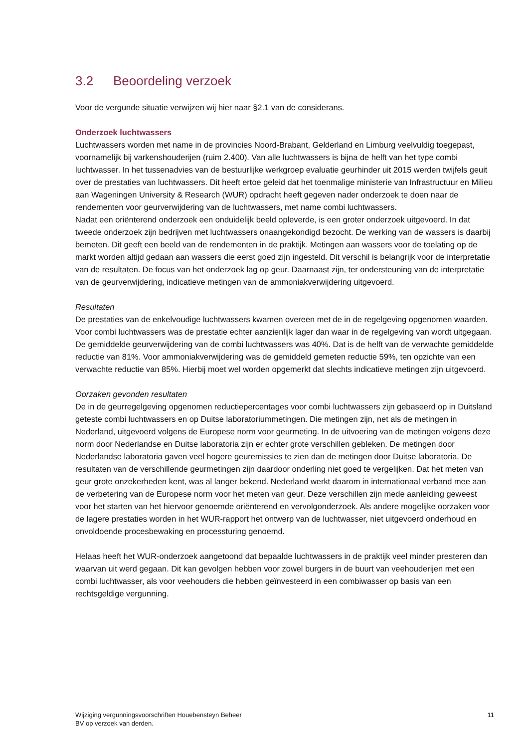3.2 Beoordeling verzoek
Voor de vergunde situatie verwijzen wij hier naar §2.1 van de considerans.
Onderzoek luchtwassers
Luchtwassers worden met name in de provincies Noord-Brabant, Gelderland en Limburg veelvuldig toegepast, voornamelijk bij varkenshouderijen (ruim 2.400). Van alle luchtwassers is bijna de helft van het type combi luchtwasser. In het tussenadvies van de bestuurlijke werkgroep evaluatie geurhinder uit 2015 werden twijfels geuit over de prestaties van luchtwassers. Dit heeft ertoe geleid dat het toenmalige ministerie van Infrastructuur en Milieu aan Wageningen University & Research (WUR) opdracht heeft gegeven nader onderzoek te doen naar de rendementen voor geurverwijdering van de luchtwassers, met name combi luchtwassers.
Nadat een oriënterend onderzoek een onduidelijk beeld opleverde, is een groter onderzoek uitgevoerd. In dat tweede onderzoek zijn bedrijven met luchtwassers onaangekondigd bezocht. De werking van de wassers is daarbij bemeten. Dit geeft een beeld van de rendementen in de praktijk. Metingen aan wassers voor de toelating op de markt worden altijd gedaan aan wassers die eerst goed zijn ingesteld. Dit verschil is belangrijk voor de interpretatie van de resultaten. De focus van het onderzoek lag op geur. Daarnaast zijn, ter ondersteuning van de interpretatie van de geurverwijdering, indicatieve metingen van de ammoniakverwijdering uitgevoerd.
Resultaten
De prestaties van de enkelvoudige luchtwassers kwamen overeen met de in de regelgeving opgenomen waarden. Voor combi luchtwassers was de prestatie echter aanzienlijk lager dan waar in de regelgeving van wordt uitgegaan. De gemiddelde geurverwijdering van de combi luchtwassers was 40%. Dat is de helft van de verwachte gemiddelde reductie van 81%. Voor ammoniakverwijdering was de gemiddeld gemeten reductie 59%, ten opzichte van een verwachte reductie van 85%. Hierbij moet wel worden opgemerkt dat slechts indicatieve metingen zijn uitgevoerd.
Oorzaken gevonden resultaten
De in de geurregelgeving opgenomen reductiepercentages voor combi luchtwassers zijn gebaseerd op in Duitsland geteste combi luchtwassers en op Duitse laboratoriummetingen. Die metingen zijn, net als de metingen in Nederland, uitgevoerd volgens de Europese norm voor geurmeting. In de uitvoering van de metingen volgens deze norm door Nederlandse en Duitse laboratoria zijn er echter grote verschillen gebleken. De metingen door Nederlandse laboratoria gaven veel hogere geuremissies te zien dan de metingen door Duitse laboratoria. De resultaten van de verschillende geurmetingen zijn daardoor onderling niet goed te vergelijken. Dat het meten van geur grote onzekerheden kent, was al langer bekend. Nederland werkt daarom in internationaal verband mee aan de verbetering van de Europese norm voor het meten van geur. Deze verschillen zijn mede aanleiding geweest voor het starten van het hiervoor genoemde oriënterend en vervolgonderzoek. Als andere mogelijke oorzaken voor de lagere prestaties worden in het WUR-rapport het ontwerp van de luchtwasser, niet uitgevoerd onderhoud en onvoldoende procesbewaking en processturing genoemd.
Helaas heeft het WUR-onderzoek aangetoond dat bepaalde luchtwassers in de praktijk veel minder presteren dan waarvan uit werd gegaan. Dit kan gevolgen hebben voor zowel burgers in de buurt van veehouderijen met een combi luchtwasser, als voor veehouders die hebben geïnvesteerd in een combiwasser op basis van een rechtsgeldige vergunning.
Wijziging vergunningsvoorschriften Houebensteyn Beheer
BV op verzoek van derden.
11